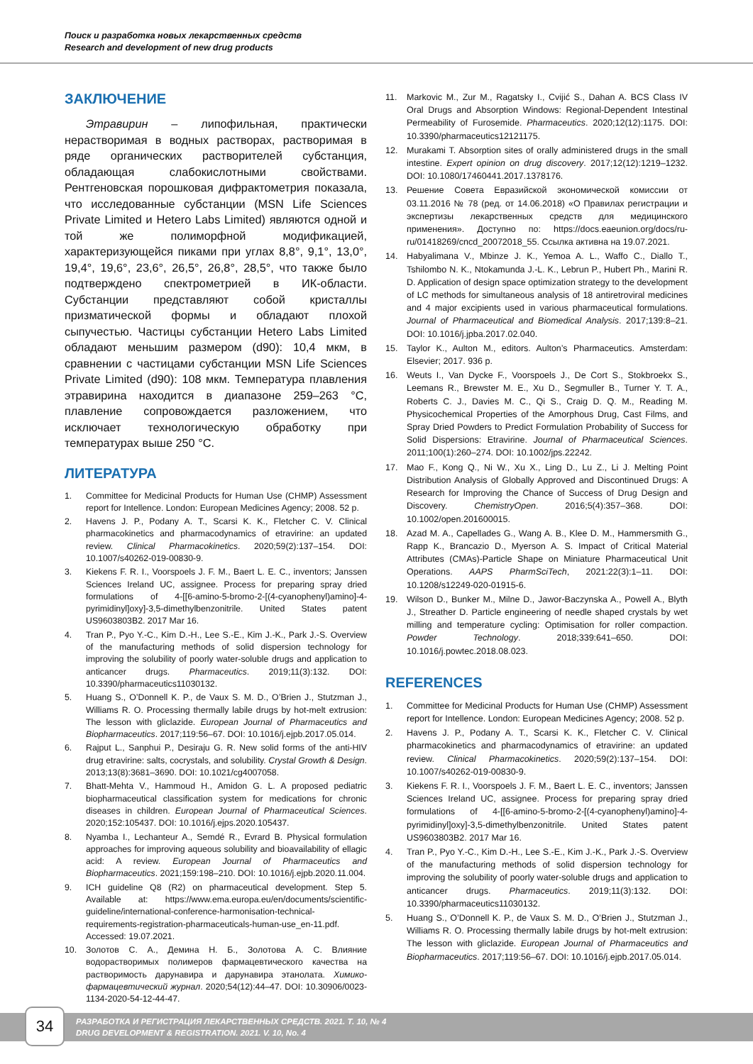Поиск и разработка новых лекарственных средств
Research and development of new drug products
ЗАКЛЮЧЕНИЕ
Этравирин – липофильная, практически нерастворимая в водных растворах, растворимая в ряде органических растворителей субстанция, обладающая слабокислотными свойствами. Рентгеновская порошковая дифрактометрия показала, что исследованные субстанции (MSN Life Sciences Private Limited и Hetero Labs Limited) являются одной и той же полиморфной модификацией, характеризующейся пиками при углах 8,8°, 9,1°, 13,0°, 19,4°, 19,6°, 23,6°, 26,5°, 26,8°, 28,5°, что также было подтверждено спектрометрией в ИК-области. Субстанции представляют собой кристаллы призматической формы и обладают плохой сыпучестью. Частицы субстанции Hetero Labs Limited обладают меньшим размером (d90): 10,4 мкм, в сравнении с частицами субстанции MSN Life Sciences Private Limited (d90): 108 мкм. Температура плавления этравирина находится в диапазоне 259–263 °С, плавление сопровождается разложением, что исключает технологическую обработку при температурах выше 250 °С.
ЛИТЕРАТУРА
1. Committee for Medicinal Products for Human Use (CHMP) Assessment report for Intellence. London: European Medicines Agency; 2008. 52 p.
2. Havens J. P., Podany A. T., Scarsi K. K., Fletcher C. V. Clinical pharmacokinetics and pharmacodynamics of etravirine: an updated review. Clinical Pharmacokinetics. 2020;59(2):137–154. DOI: 10.1007/s40262-019-00830-9.
3. Kiekens F. R. I., Voorspoels J. F. M., Baert L. E. C., inventors; Janssen Sciences Ireland UC, assignee. Process for preparing spray dried formulations of 4-[[6-amino-5-bromo-2-[(4-cyanophenyl)amino]-4-pyrimidinyl]oxy]-3,5-dimethylbenzonitrile. United States patent US9603803B2. 2017 Mar 16.
4. Tran P., Pyo Y.-C., Kim D.-H., Lee S.-E., Kim J.-K., Park J.-S. Overview of the manufacturing methods of solid dispersion technology for improving the solubility of poorly water-soluble drugs and application to anticancer drugs. Pharmaceutics. 2019;11(3):132. DOI: 10.3390/pharmaceutics11030132.
5. Huang S., O’Donnell K. P., de Vaux S. M. D., O’Brien J., Stutzman J., Williams R. O. Processing thermally labile drugs by hot-melt extrusion: The lesson with gliclazide. European Journal of Pharmaceutics and Biopharmaceutics. 2017;119:56–67. DOI: 10.1016/j.ejpb.2017.05.014.
6. Rajput L., Sanphui P., Desiraju G. R. New solid forms of the anti-HIV drug etravirine: salts, cocrystals, and solubility. Crystal Growth & Design. 2013;13(8):3681–3690. DOI: 10.1021/cg4007058.
7. Bhatt-Mehta V., Hammoud H., Amidon G. L. A proposed pediatric biopharmaceutical classification system for medications for chronic diseases in children. European Journal of Pharmaceutical Sciences. 2020;152:105437. DOI: 10.1016/j.ejps.2020.105437.
8. Nyamba I., Lechanteur A., Semdé R., Evrard B. Physical formulation approaches for improving aqueous solubility and bioavailability of ellagic acid: A review. European Journal of Pharmaceutics and Biopharmaceutics. 2021;159:198–210. DOI: 10.1016/j.ejpb.2020.11.004.
9. ICH guideline Q8 (R2) on pharmaceutical development. Step 5. Available at: https://www.ema.europa.eu/en/documents/scientific-guideline/international-conference-harmonisation-technical-requirements-registration-pharmaceuticals-human-use_en-11.pdf. Accessed: 19.07.2021.
10. Золотов С. А., Демина Н. Б., Золотова А. С. Влияние водорастворимых полимеров фармацевтического качества на растворимость дарунавира и дарунавира этанолата. Химико-фармацевтический журнал. 2020;54(12):44–47. DOI: 10.30906/0023-1134-2020-54-12-44-47.
11. Markovic M., Zur M., Ragatsky I., Cvijić S., Dahan A. BCS Class IV Oral Drugs and Absorption Windows: Regional-Dependent Intestinal Permeability of Furosemide. Pharmaceutics. 2020;12(12):1175. DOI: 10.3390/pharmaceutics12121175.
12. Murakami T. Absorption sites of orally administered drugs in the small intestine. Expert opinion on drug discovery. 2017;12(12):1219–1232. DOI: 10.1080/17460441.2017.1378176.
13. Решение Совета Евразийской экономической комиссии от 03.11.2016 № 78 (ред. от 14.06.2018) «О Правилах регистрации и экспертизы лекарственных средств для медицинского применения». Доступно по: https://docs.eaeunion.org/docs/ru-ru/01418269/cncd_20072018_55. Ссылка активна на 19.07.2021.
14. Habyalimana V., Mbinze J. K., Yemoa A. L., Waffo C., Diallo T., Tshilombo N. K., Ntokamunda J.-L. K., Lebrun P., Hubert Ph., Marini R. D. Application of design space optimization strategy to the development of LC methods for simultaneous analysis of 18 antiretroviral medicines and 4 major excipients used in various pharmaceutical formulations. Journal of Pharmaceutical and Biomedical Analysis. 2017;139:8–21. DOI: 10.1016/j.jpba.2017.02.040.
15. Taylor K., Aulton M., editors. Aulton’s Pharmaceutics. Amsterdam: Elsevier; 2017. 936 p.
16. Weuts I., Van Dycke F., Voorspoels J., De Cort S., Stokbroekx S., Leemans R., Brewster M. E., Xu D., Segmuller B., Turner Y. T. A., Roberts C. J., Davies M. C., Qi S., Craig D. Q. M., Reading M. Physicochemical Properties of the Amorphous Drug, Cast Films, and Spray Dried Powders to Predict Formulation Probability of Success for Solid Dispersions: Etravirine. Journal of Pharmaceutical Sciences. 2011;100(1):260–274. DOI: 10.1002/jps.22242.
17. Mao F., Kong Q., Ni W., Xu X., Ling D., Lu Z., Li J. Melting Point Distribution Analysis of Globally Approved and Discontinued Drugs: A Research for Improving the Chance of Success of Drug Design and Discovery. ChemistryOpen. 2016;5(4):357–368. DOI: 10.1002/open.201600015.
18. Azad M. A., Capellades G., Wang A. B., Klee D. M., Hammersmith G., Rapp K., Brancazio D., Myerson A. S. Impact of Critical Material Attributes (CMAs)-Particle Shape on Miniature Pharmaceutical Unit Operations. AAPS PharmSciTech, 2021:22(3):1–11. DOI: 10.1208/s12249-020-01915-6.
19. Wilson D., Bunker M., Milne D., Jawor-Baczynska A., Powell A., Blyth J., Streather D. Particle engineering of needle shaped crystals by wet milling and temperature cycling: Optimisation for roller compaction. Powder Technology. 2018;339:641–650. DOI: 10.1016/j.powtec.2018.08.023.
REFERENCES
1. Committee for Medicinal Products for Human Use (CHMP) Assessment report for Intellence. London: European Medicines Agency; 2008. 52 p.
2. Havens J. P., Podany A. T., Scarsi K. K., Fletcher C. V. Clinical pharmacokinetics and pharmacodynamics of etravirine: an updated review. Clinical Pharmacokinetics. 2020;59(2):137–154. DOI: 10.1007/s40262-019-00830-9.
3. Kiekens F. R. I., Voorspoels J. F. M., Baert L. E. C., inventors; Janssen Sciences Ireland UC, assignee. Process for preparing spray dried formulations of 4-[[6-amino-5-bromo-2-[(4-cyanophenyl)amino]-4-pyrimidinyl]oxy]-3,5-dimethylbenzonitrile. United States patent US9603803B2. 2017 Mar 16.
4. Tran P., Pyo Y.-C., Kim D.-H., Lee S.-E., Kim J.-K., Park J.-S. Overview of the manufacturing methods of solid dispersion technology for improving the solubility of poorly water-soluble drugs and application to anticancer drugs. Pharmaceutics. 2019;11(3):132. DOI: 10.3390/pharmaceutics11030132.
5. Huang S., O’Donnell K. P., de Vaux S. M. D., O’Brien J., Stutzman J., Williams R. O. Processing thermally labile drugs by hot-melt extrusion: The lesson with gliclazide. European Journal of Pharmaceutics and Biopharmaceutics. 2017;119:56–67. DOI: 10.1016/j.ejpb.2017.05.014.
34
РАЗРАБОТКА И РЕГИСТРАЦИЯ ЛЕКАРСТВЕННЫХ СРЕДСТВ. 2021. Т. 10, № 4
DRUG DEVELOPMENT & REGISTRATION. 2021. V. 10, No. 4